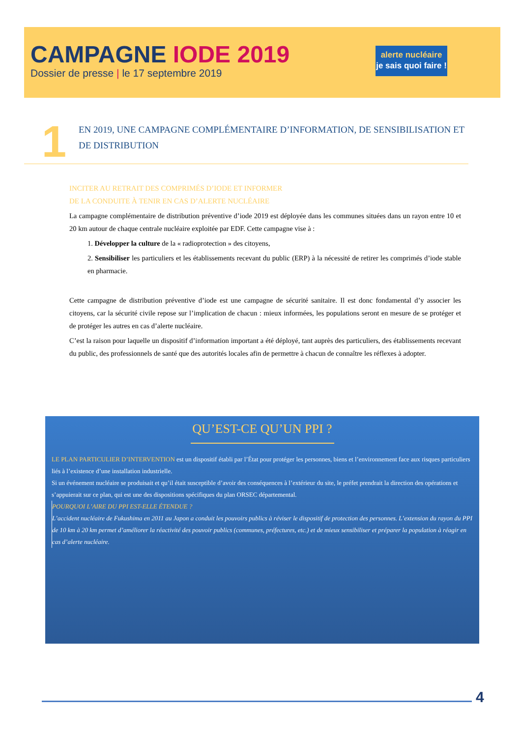CAMPAGNE IODE 2019
Dossier de presse | le 17 septembre 2019
alerte nucléaire
je sais quoi faire !
1
EN 2019, UNE CAMPAGNE COMPLÉMENTAIRE D’INFORMATION, DE SENSIBILISATION ET DE DISTRIBUTION
INCITER AU RETRAIT DES COMPRIMÉS D’IODE ET INFORMER
DE LA CONDUITE À TENIR EN CAS D’ALERTE NUCLÉAIRE
La campagne complémentaire de distribution préventive d’iode 2019 est déployée dans les communes situées dans un rayon entre 10 et 20 km autour de chaque centrale nucléaire exploitée par EDF. Cette campagne vise à :
1. Développer la culture de la « radioprotection » des citoyens,
2. Sensibiliser les particuliers et les établissements recevant du public (ERP) à la nécessité de retirer les comprimés d’iode stable en pharmacie.
Cette campagne de distribution préventive d’iode est une campagne de sécurité sanitaire. Il est donc fondamental d’y associer les citoyens, car la sécurité civile repose sur l’implication de chacun : mieux informées, les populations seront en mesure de se protéger et de protéger les autres en cas d’alerte nucléaire.
C’est la raison pour laquelle un dispositif d’information important a été déployé, tant auprès des particuliers, des établissements recevant du public, des professionnels de santé que des autorités locales afin de permettre à chacun de connaître les réflexes à adopter.
QU’EST-CE QU’UN PPI ?
LE PLAN PARTICULIER D’INTERVENTION est un dispositif établi par l’État pour protéger les personnes, biens et l’environnement face aux risques particuliers liés à l’existence d’une installation industrielle.
Si un événement nucléaire se produisait et qu’il était susceptible d’avoir des conséquences à l’extérieur du site, le préfet prendrait la direction des opérations et s’appuierait sur ce plan, qui est une des dispositions spécifiques du plan ORSEC départemental.
POURQUOI L’AIRE DU PPI EST-ELLE ÉTENDUE ?
L’accident nucléaire de Fukushima en 2011 au Japon a conduit les pouvoirs publics à réviser le dispositif de protection des personnes. L’extension du rayon du PPI de 10 km à 20 km permet d’améliorer la réactivité des pouvoir publics (communes, préfectures, etc.) et de mieux sensibiliser et préparer la population à réagir en cas d’alerte nucléaire.
4